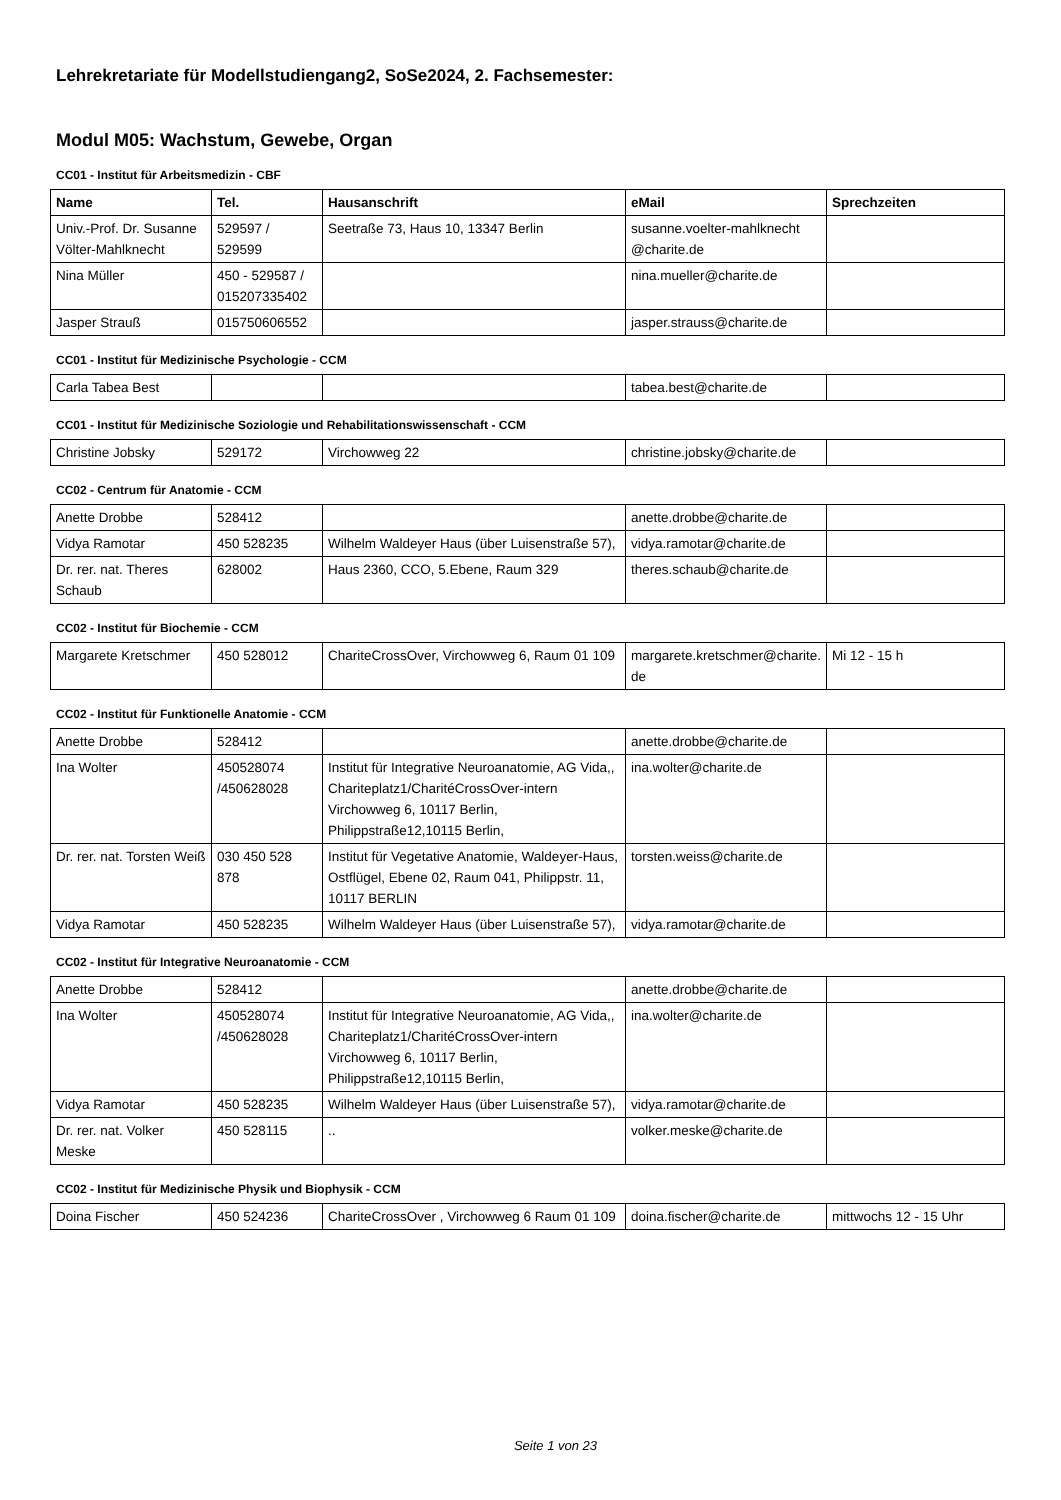Lehrekretariate für Modellstudiengang2, SoSe2024, 2. Fachsemester:
Modul M05: Wachstum, Gewebe, Organ
CC01 - Institut für Arbeitsmedizin - CBF
| Name | Tel. | Hausanschrift | eMail | Sprechzeiten |
| --- | --- | --- | --- | --- |
| Univ.-Prof. Dr. Susanne Völter-Mahlknecht | 529597 / 529599 | Seetraße 73, Haus 10, 13347 Berlin | susanne.voelter-mahlknecht @charite.de | |
| Nina Müller | 450 - 529587 / 015207335402 | | nina.mueller@charite.de | |
| Jasper Strauß | 015750606552 | | jasper.strauss@charite.de | |
CC01 - Institut für Medizinische Psychologie - CCM
| Carla Tabea Best | | | tabea.best@charite.de | |
CC01 - Institut für Medizinische Soziologie und Rehabilitationswissenschaft - CCM
| Christine Jobsky | 529172 | Virchowweg 22 | christine.jobsky@charite.de | |
CC02 - Centrum für Anatomie - CCM
| Anette Drobbe | 528412 | | anette.drobbe@charite.de | |
| Vidya Ramotar | 450 528235 | Wilhelm Waldeyer Haus (über Luisenstraße 57), | vidya.ramotar@charite.de | |
| Dr. rer. nat. Theres Schaub | 628002 | Haus 2360, CCO, 5.Ebene, Raum 329 | theres.schaub@charite.de | |
CC02 - Institut für Biochemie - CCM
| Margarete Kretschmer | 450 528012 | ChariteCrossOver, Virchowweg 6, Raum 01 109 | margarete.kretschmer@charite.de | Mi 12 - 15 h |
CC02 - Institut für Funktionelle Anatomie - CCM
| Anette Drobbe | 528412 | | anette.drobbe@charite.de | |
| Ina Wolter | 450528074 /450628028 | Institut für Integrative Neuroanatomie, AG Vida,, Chariteplatz1/CharitéCrossOver-intern Virchowweg 6, 10117 Berlin, Philippstraße12,10115 Berlin, | ina.wolter@charite.de | |
| Dr. rer. nat. Torsten Weiß | 030 450 528 878 | Institut für Vegetative Anatomie, Waldeyer-Haus, Ostflügel, Ebene 02, Raum 041, Philippstr. 11, 10117 BERLIN | torsten.weiss@charite.de | |
| Vidya Ramotar | 450 528235 | Wilhelm Waldeyer Haus (über Luisenstraße 57), | vidya.ramotar@charite.de | |
CC02 - Institut für Integrative Neuroanatomie - CCM
| Anette Drobbe | 528412 | | anette.drobbe@charite.de | |
| Ina Wolter | 450528074 /450628028 | Institut für Integrative Neuroanatomie, AG Vida,, Chariteplatz1/CharitéCrossOver-intern Virchowweg 6, 10117 Berlin, Philippstraße12,10115 Berlin, | ina.wolter@charite.de | |
| Vidya Ramotar | 450 528235 | Wilhelm Waldeyer Haus (über Luisenstraße 57), | vidya.ramotar@charite.de | |
| Dr. rer. nat. Volker Meske | 450 528115 | .. | volker.meske@charite.de | |
CC02 - Institut für Medizinische Physik und Biophysik - CCM
| Doina Fischer | 450 524236 | ChariteCrossOver , Virchowweg 6 Raum 01 109 | doina.fischer@charite.de | mittwochs 12 - 15 Uhr |
Seite 1 von 23